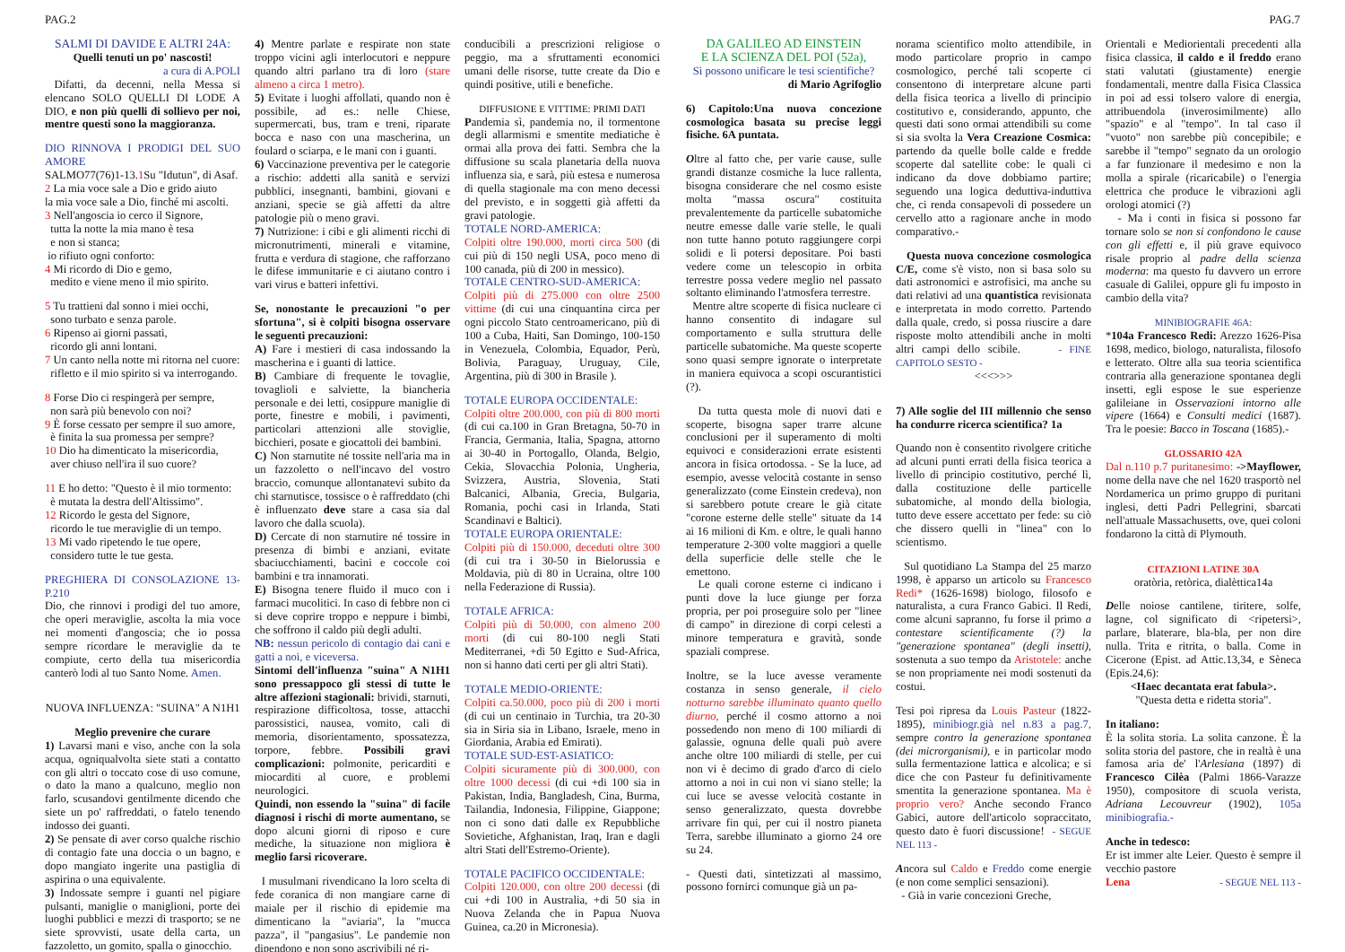PAG.2 PAG.7
SALMI DI DAVIDE E ALTRI 24A:
Quelli tenuti un po' nascosti!
a cura di A.POLI
Difatti, da decenni, nella Messa si elencano SOLO QUELLI DI LODE A DIO, e non più quelli di sollievo per noi, mentre questi sono la maggioranza.
DIO RINNOVA I PRODIGI DEL SUO AMORE
SALMO77(76)1-13.1 Su "Idutun", di Asaf.
2 La mia voce sale a Dio e grido aiuto
la mia voce sale a Dio, finché mi ascolti.
3 Nell'angoscia io cerco il Signore,
tutta la notte la mia mano è tesa
e non si stanca;
io rifiuto ogni conforto:
4 Mi ricordo di Dio e gemo,
medito e viene meno il mio spirito.
5 Tu trattieni dal sonno i miei occhi,
sono turbato e senza parole.
6 Ripenso ai giorni passati,
ricordo gli anni lontani.
7 Un canto nella notte mi ritorna nel cuore:
rifletto e il mio spirito si va interrogando.
8 Forse Dio ci respingerà per sempre,
non sarà più benevolo con noi?
9 È forse cessato per sempre il suo amore,
è finita la sua promessa per sempre?
10 Dio ha dimenticato la misericordia,
aver chiuso nell'ira il suo cuore?
11 E ho detto: "Questo è il mio tormento:
è mutata la destra dell'Altissimo".
12 Ricordo le gesta del Signore,
ricordo le tue meraviglie di un tempo.
13 Mi vado ripetendo le tue opere,
considero tutte le tue gesta.
PREGHIERA DI CONSOLAZIONE 13-P.210
Dio, che rinnovi i prodigi del tuo amore, che operi meraviglie, ascolta la mia voce nei momenti d'angoscia; che io possa sempre ricordare le meraviglie da te compiute, certo della tua misericordia canterò lodi al tuo Santo Nome. Amen.
NUOVA INFLUENZA: "SUINA" A N1H1
Meglio prevenire che curare
1) Lavarsi mani e viso, anche con la sola acqua, ogniqualvolta siete stati a contatto con gli altri o toccato cose di uso comune, o dato la mano a qualcuno, meglio non farlo, scusandovi gentilmente dicendo che siete un po' raffreddati, o fatelo tenendo indosso dei guanti.
2) Se pensate di aver corso qualche rischio di contagio fate una doccia o un bagno, e dopo mangiato ingerite una pastiglia di aspirina o una equivalente.
3) Indossate sempre i guanti nel pigiare pulsanti, maniglie o maniglioni, porte dei luoghi pubblici e mezzi di trasporto; se ne siete sprovvisti, usate della carta, un fazzoletto, un gomito, spalla o ginocchio.
4) Mentre parlate e respirate non state troppo vicini agli interlocutori e neppure quando altri parlano tra di loro (stare almeno a circa 1 metro).
5) Evitate i luoghi affollati, quando non è possibile, ad es.: nelle Chiese, supermercati, bus, tram e treni, riparate bocca e naso con una mascherina, un foulard o sciarpa, e le mani con i guanti.
6) Vaccinazione preventiva per le categorie a rischio: addetti alla sanità e servizi pubblici, insegnanti, bambini, giovani e anziani, specie se già affetti da altre patologie più o meno gravi.
7) Nutrizione: i cibi e gli alimenti ricchi di micronutrimenti, minerali e vitamine, frutta e verdura di stagione, che rafforzano le difese immunitarie e ci aiutano contro i vari virus e batteri infettivi.
Se, nonostante le precauzioni "o per sfortuna", si è colpiti bisogna osservare le seguenti precauzioni:
A) Fare i mestieri di casa indossando la mascherina e i guanti di lattice.
B) Cambiare di frequente le tovaglie, tovaglioli e salviette, la biancheria personale e dei letti, cosippure maniglie di porte, finestre e mobili, i pavimenti, particolari attenzioni alle stoviglie, bicchieri, posate e giocattoli dei bambini.
C) Non starnutite né tossite nell'aria ma in un fazzoletto o nell'incavo del vostro braccio, comunque allontanatevi subito da chi starnutisce, tossisce o è raffreddato (chi è influenzato deve stare a casa sia dal lavoro che dalla scuola).
D) Cercate di non starnutire né tossire in presenza di bimbi e anziani, evitate sbaciucchiamenti, bacini e coccole coi bambini e tra innamorati.
E) Bisogna tenere fluido il muco con i farmaci mucolitici. In caso di febbre non ci si deve coprire troppo e neppure i bimbi, che soffrono il caldo più degli adulti.
NB: nessun pericolo di contagio dai cani e gatti a noi, e viceversa.
Sintomi dell'influenza "suina" A N1H1 sono pressappoco gli stessi di tutte le altre affezioni stagionali: brividi, starnuti, respirazione difficoltosa, tosse, attacchi parossistici, nausea, vomito, cali di memoria, disorientamento, spossatezza, torpore, febbre. Possibili gravi complicazioni: polmonite, pericarditi e miocarditi al cuore, e problemi neurologici.
Quindi, non essendo la "suina" di facile diagnosi i rischi di morte aumentano, se dopo alcuni giorni di riposo e cure mediche, la situazione non migliora è meglio farsi ricoverare.
I musulmani rivendicano la loro scelta di fede coranica di non mangiare carne di maiale per il rischio di epidemie ma dimenticano la "aviaria", la "mucca pazza", il "pangasius". Le pandemie non dipendono e non sono ascrivibili né ri-
conducibili a prescrizioni religiose o peggio, ma a sfruttamenti economici umani delle risorse, tutte create da Dio e quindi positive, utili e benefiche.
DIFFUSIONE E VITTIME: PRIMI DATI
Pandemia sì, pandemia no, il tormentone degli allarmismi e smentite mediatiche è ormai alla prova dei fatti. Sembra che la diffusione su scala planetaria della nuova influenza sia, e sarà, più estesa e numerosa di quella stagionale ma con meno decessi del previsto, e in soggetti già affetti da gravi patologie.
TOTALE NORD-AMERICA:
Colpiti oltre 190.000, morti circa 500 (di cui più di 150 negli USA, poco meno di 100 canada, più di 200 in messico).
TOTALE CENTRO-SUD-AMERICA:
Colpiti più di 275.000 con oltre 2500 vittime (di cui una cinquantina circa per ogni piccolo Stato centroamericano, più di 100 a Cuba, Haiti, San Domingo, 100-150 in Venezuela, Colombia, Equador, Perù, Bolivia, Paraguay, Uruguay, Cile, Argentina, più di 300 in Brasile ).
TOTALE EUROPA OCCIDENTALE:
Colpiti oltre 200.000, con più di 800 morti (di cui ca.100 in Gran Bretagna, 50-70 in Francia, Germania, Italia, Spagna, attorno ai 30-40 in Portogallo, Olanda, Belgio, Cekia, Slovacchia Polonia, Ungheria, Svizzera, Austria, Slovenia, Stati Balcanici, Albania, Grecia, Bulgaria, Romania, pochi casi in Irlanda, Stati Scandinavi e Baltici).
TOTALE EUROPA ORIENTALE:
Colpiti più di 150.000, deceduti oltre 300 (di cui tra i 30-50 in Bielorussia e Moldavia, più di 80 in Ucraina, oltre 100 nella Federazione di Russia).
TOTALE AFRICA:
Colpiti più di 50.000, con almeno 200 morti (di cui 80-100 negli Stati Mediterranei, +di 50 Egitto e Sud-Africa, non si hanno dati certi per gli altri Stati).
TOTALE MEDIO-ORIENTE:
Colpiti ca.50.000, poco più di 200 i morti (di cui un centinaio in Turchia, tra 20-30 sia in Siria sia in Libano, Israele, meno in Giordania, Arabia ed Emirati).
TOTALE SUD-EST-ASIATICO:
Colpiti sicuramente più di 300.000, con oltre 1000 decessi (di cui +di 100 sia in Pakistan, India, Bangladesh, Cina, Burma, Tailandia, Indonesia, Filippine, Giappone; non ci sono dati dalle ex Repubbliche Sovietiche, Afghanistan, Iraq, Iran e dagli altri Stati dell'Estremo-Oriente).
TOTALE PACIFICO OCCIDENTALE:
Colpiti 120.000, con oltre 200 decessi (di cui +di 100 in Australia, +di 50 sia in Nuova Zelanda che in Papua Nuova Guinea, ca.20 in Micronesia).
DA GALILEO AD EINSTEIN
E LA SCIENZA DEL POI (52a),
Si possono unificare le tesi scientifiche?
di Mario Agrifoglio
6) Capitolo:Una nuova concezione cosmologica basata su precise leggi fisiche. 6A puntata.
Oltre al fatto che, per varie cause, sulle grandi distanze cosmiche la luce rallenta, bisogna considerare che nel cosmo esiste molta "massa oscura" costituita prevalentemente da particelle subatomiche neutre emesse dalle varie stelle, le quali non tutte hanno potuto raggiungere corpi solidi e lì potersi depositare. Poi basti vedere come un telescopio in orbita terrestre possa vedere meglio nel passato soltanto eliminando l'atmosfera terrestre.
Mentre altre scoperte di fisica nucleare ci hanno consentito di indagare sul comportamento e sulla struttura delle particelle subatomiche. Ma queste scoperte sono quasi sempre ignorate o interpretate in maniera equivoca a scopi oscurantistici (?).
Da tutta questa mole di nuovi dati e scoperte, bisogna saper trarre alcune conclusioni per il superamento di molti equivoci e considerazioni errate esistenti ancora in fisica ortodossa. - Se la luce, ad esempio, avesse velocità costante in senso generalizzato (come Einstein credeva), non si sarebbero potute creare le già citate "corone esterne delle stelle" situate da 14 ai 16 milioni di Km. e oltre, le quali hanno temperature 2-300 volte maggiori a quelle della superficie delle stelle che le emettono.
Le quali corone esterne ci indicano i punti dove la luce giunge per forza propria, per poi proseguire solo per "linee di campo" in direzione di corpi celesti a minore temperatura e gravità, sonde spaziali comprese.
Inoltre, se la luce avesse veramente costanza in senso generale, il cielo notturno sarebbe illuminato quanto quello diurno, perché il cosmo attorno a noi possedendo non meno di 100 miliardi di galassie, ognuna delle quali può avere anche oltre 100 miliardi di stelle, per cui non vi è decimo di grado d'arco di cielo attorno a noi in cui non vi siano stelle; la cui luce se avesse velocità costante in senso generalizzato, questa dovrebbe arrivare fin qui, per cui il nostro pianeta Terra, sarebbe illuminato a giorno 24 ore su 24.
- Questi dati, sintetizzati al massimo, possono fornirci comunque già un pa-
norama scientifico molto attendibile, in modo particolare proprio in campo cosmologico, perché tali scoperte ci consentono di interpretare alcune parti della fisica teorica a livello di principio costitutivo e, considerando, appunto, che questi dati sono ormai attendibili su come si sia svolta la Vera Creazione Cosmica: partendo da quelle bolle calde e fredde scoperte dal satellite cobe: le quali ci indicano da dove dobbiamo partire; seguendo una logica deduttiva-induttiva che, ci renda consapevoli di possedere un cervello atto a ragionare anche in modo comparativo.-
Questa nuova concezione cosmologica C/E, come s'è visto, non si basa solo su dati astronomici e astrofisici, ma anche su dati relativi ad una quantistica revisionata e interpretata in modo corretto. Partendo dalla quale, credo, si possa riuscire a dare risposte molto attendibili anche in molti altri campi dello scibile. - FINE CAPITOLO SESTO -
<<<>>>
7) Alle soglie del III millennio che senso ha condurre ricerca scientifica? 1a
Quando non è consentito rivolgere critiche ad alcuni punti errati della fisica teorica a livello di principio costitutivo, perché lì, dalla costituzione delle particelle subatomiche, al mondo della biologia, tutto deve essere accettato per fede: su ciò che dissero quelli in "linea" con lo scientismo.
Sul quotidiano La Stampa del 25 marzo 1998, è apparso un articolo su Francesco Redi* (1626-1698) biologo, filosofo e naturalista, a cura Franco Gabici. Il Redi, come alcuni sapranno, fu forse il primo a contestare scientificamente (?) la "generazione spontanea" (degli insetti), sostenuta a suo tempo da Aristotele: anche se non propriamente nei modi sostenuti da costui.
Tesi poi ripresa da Louis Pasteur (1822-1895), minibiogr.già nel n.83 a pag.7, sempre contro la generazione spontanea (dei microrganismi), e in particolar modo sulla fermentazione lattica e alcolica; e si dice che con Pasteur fu definitivamente smentita la generazione spontanea. Ma è proprio vero? Anche secondo Franco Gabici, autore dell'articolo sopraccitato, questo dato è fuori discussione! - SEGUE NEL 113 -
Ancora sul Caldo e Freddo come energie (e non come semplici sensazioni).
- Già in varie concezioni Greche,
Orientali e Mediorientali precedenti alla fisica classica, il caldo e il freddo erano stati valutati (giustamente) energie fondamentali, mentre dalla Fisica Classica in poi ad essi tolsero valore di energia, attribuendola (inverosimilmente) allo "spazio" e al "tempo". In tal caso il "vuoto" non sarebbe più concepibile; e sarebbe il "tempo" segnato da un orologio a far funzionare il medesimo e non la molla a spirale (ricaricabile) o l'energia elettrica che produce le vibrazioni agli orologi atomici (?)
- Ma i conti in fisica si possono far tornare solo se non si confondono le cause con gli effetti e, il più grave equivoco risale proprio al padre della scienza moderna: ma questo fu davvero un errore casuale di Galilei, oppure gli fu imposto in cambio della vita?
MINIBIOGRAFIE 46A:
*104a Francesco Redi: Arezzo 1626-Pisa 1698, medico, biologo, naturalista, filosofo e letterato. Oltre alla sua teoria scientifica contraria alla generazione spontanea degli insetti, egli espose le sue esperienze galileiane in Osservazioni intorno alle vipere (1664) e Consulti medici (1687). Tra le poesie: Bacco in Toscana (1685).-
GLOSSARIO 42A
Dal n.110 p.7 puritanesimo: ->Mayflower, nome della nave che nel 1620 trasportò nel Nordamerica un primo gruppo di puritani inglesi, detti Padri Pellegrini, sbarcati nell'attuale Massachusetts, ove, quei coloni fondarono la città di Plymouth.
CITAZIONI LATINE 30A
oratòria, retòrica, dialèttica14a
Delle noiose cantilene, tiritere, solfe, lagne, col significato di <ripetersi>, parlare, blaterare, bla-bla, per non dire nulla. Trita e ritrita, o balla. Come in Cicerone (Epist. ad Attic.13,34, e Sèneca (Epis.24,6):
<Haec decantata erat fabula>.
"Questa detta e ridetta storia".
In italiano:
È la solita storia. La solita canzone. È la solita storia del pastore, che in realtà è una famosa aria de' l'Arlesiana (1897) di Francesco Cilèa (Palmi 1866-Varazze 1950), compositore di scuola verista, Adriana Lecouvreur (1902), 105a minibiografia.-
Anche in tedesco:
Er ist immer alte Leier. Questo è sempre il vecchio pastore
Lena - SEGUE NEL 113 -